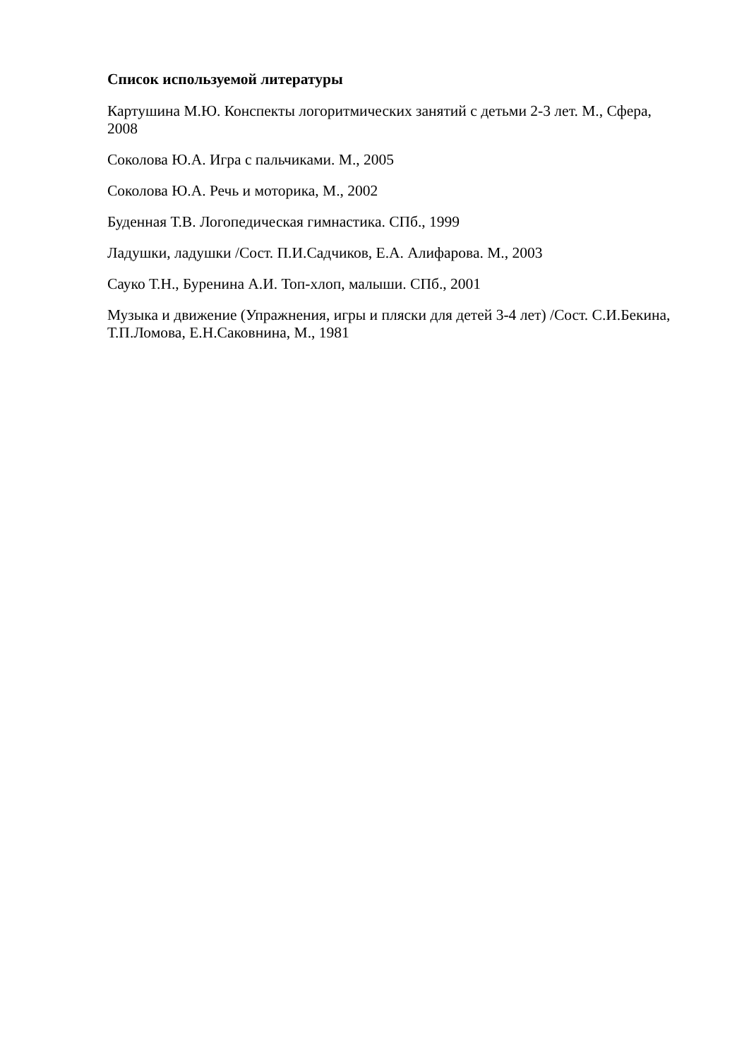Список используемой литературы
Картушина М.Ю. Конспекты логоритмических занятий с детьми 2-3 лет. М., Сфера, 2008
Соколова Ю.А. Игра с пальчиками. М., 2005
Соколова Ю.А. Речь и моторика, М., 2002
Буденная Т.В. Логопедическая гимнастика. СПб., 1999
Ладушки, ладушки /Сост. П.И.Садчиков, Е.А. Алифарова. М., 2003
Сауко Т.Н., Буренина А.И. Топ-хлоп, малыши. СПб., 2001
Музыка и движение (Упражнения, игры и пляски для детей 3-4 лет) /Сост. С.И.Бекина, Т.П.Ломова, Е.Н.Саковнина, М., 1981